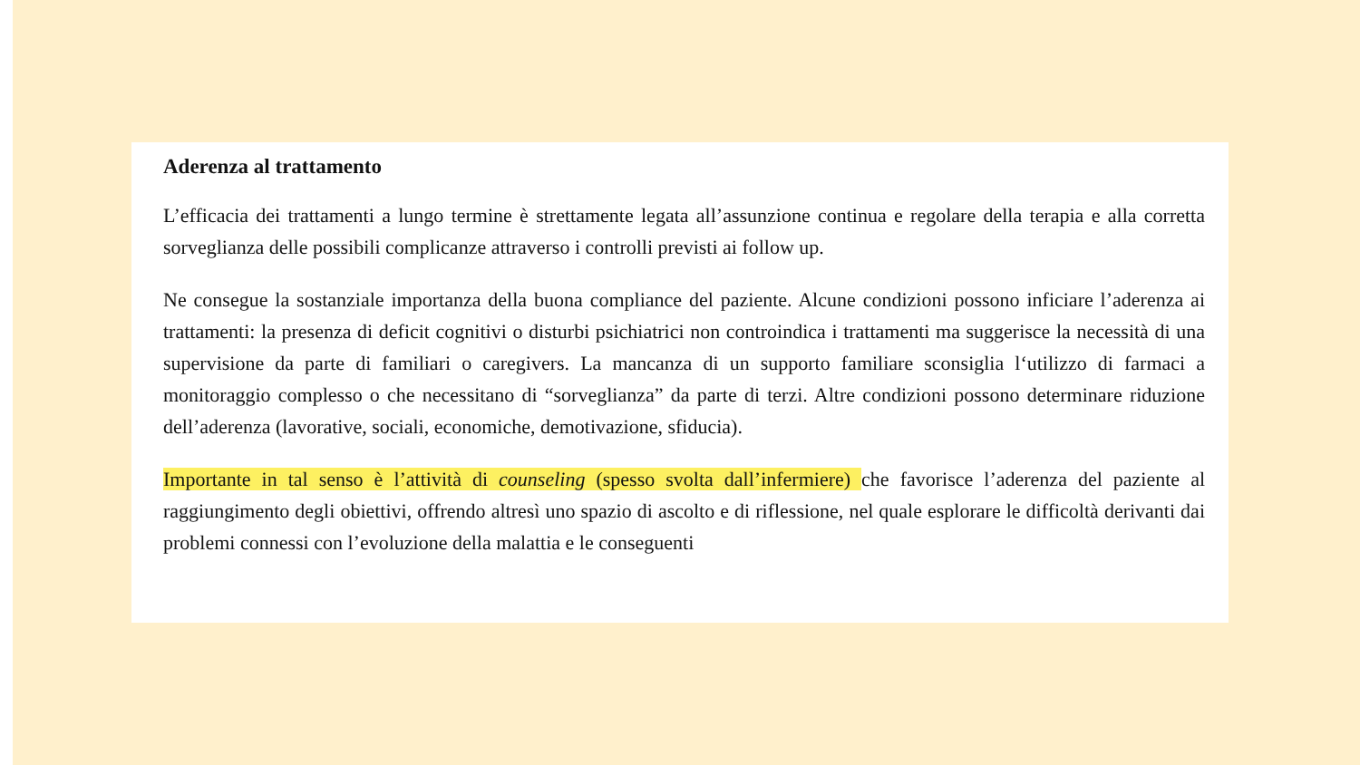Aderenza al trattamento
L’efficacia dei trattamenti a lungo termine è strettamente legata all’assunzione continua e regolare della terapia e alla corretta sorveglianza delle possibili complicanze attraverso i controlli previsti ai follow up.
Ne consegue la sostanziale importanza della buona compliance del paziente. Alcune condizioni possono inficiare l’aderenza ai trattamenti: la presenza di deficit cognitivi o disturbi psichiatrici non controindica i trattamenti ma suggerisce la necessità di una supervisione da parte di familiari o caregivers. La mancanza di un supporto familiare sconsiglia l‘utilizzo di farmaci a monitoraggio complesso o che necessitano di “sorveglianza” da parte di terzi. Altre condizioni possono determinare riduzione dell’aderenza (lavorative, sociali, economiche, demotivazione, sfiducia).
Importante in tal senso è l’attività di counseling (spesso svolta dall’infermiere) che favorisce l’aderenza del paziente al raggiungimento degli obiettivi, offrendo altresì uno spazio di ascolto e di riflessione, nel quale esplorare le difficoltà derivanti dai problemi connessi con l’evoluzione della malattia e le conseguenti